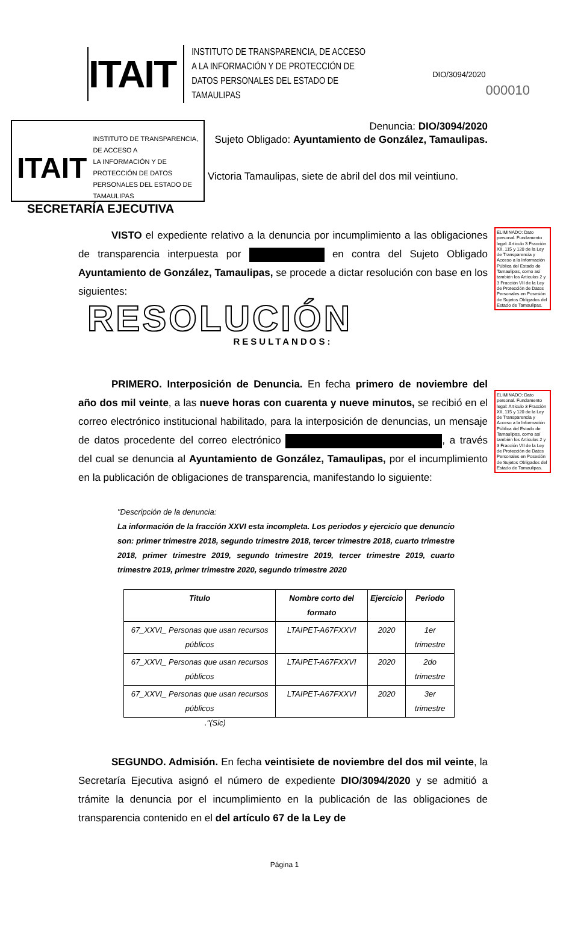000010
ITAIT
INSTITUTO DE TRANSPARENCIA, DE ACCESO A LA INFORMACIÓN Y DE PROTECCIÓN DE DATOS PERSONALES DEL ESTADO DE TAMAULIPAS
DIO/3094/2020
ITAIT INSTITUTO DE TRANSPARENCIA, DE ACCESO A
LA INFORMACIÓN Y DE PROTECCIÓN DE DATOS
PERSONALES DEL ESTADO DE TAMAULIPAS
SECRETARÍA EJECUTIVA
Denuncia: DIO/3094/2020
Sujeto Obligado: Ayuntamiento de González, Tamaulipas.
Victoria Tamaulipas, siete de abril del dos mil veintiuno.
ELIMINADO: Dato personal. Fundamento legal: Artículo 3 Fracción XII, 115 y 120 de la Ley de Transparencia y Acceso a la Información Pública del Estado de Tamaulipas, como así también los Artículos 2 y 3 Fracción VII de la Ley de Protección de Datos Personales en Posesión de Sujetos Obligados del Estado de Tamaulipas.
ELIMINADO: Dato personal. Fundamento legal: Artículo 3 Fracción XII, 115 y 120 de la Ley de Transparencia y Acceso a la Información Pública del Estado de Tamaulipas, como así también los Artículos 2 y 3 Fracción VII de la Ley de Protección de Datos Personales en Posesión de Sujetos Obligados del Estado de Tamaulipas.
VISTO el expediente relativo a la denuncia por incumplimiento a las obligaciones de transparencia interpuesta por en contra del Sujeto Obligado Ayuntamiento de González, Tamaulipas, se procede a dictar resolución con base en los siguientes:
RESOLUCIÓN
RESULTANDOS:
PRIMERO. Interposición de Denuncia. En fecha primero de noviembre del año dos mil veinte, a las nueve horas con cuarenta y nueve minutos, se recibió en el correo electrónico institucional habilitado, para la interposición de denuncias, un mensaje de datos procedente del correo electrónico , a través del cual se denuncia al Ayuntamiento de González, Tamaulipas, por el incumplimiento en la publicación de obligaciones de transparencia, manifestando lo siguiente:
"Descripción de la denuncia:
La información de la fracción XXVI esta incompleta. Los periodos y ejercicio que denuncio son: primer trimestre 2018, segundo trimestre 2018, tercer trimestre 2018, cuarto trimestre 2018, primer trimestre 2019, segundo trimestre 2019, tercer trimestre 2019, cuarto trimestre 2019, primer trimestre 2020, segundo trimestre 2020
| Titulo | Nombre corto del formato | Ejercicio | Periodo |
| --- | --- | --- | --- |
| 67_XXVI_ Personas que usan recursos públicos | LTAIPET-A67FXXVI | 2020 | 1er trimestre |
| 67_XXVI_ Personas que usan recursos públicos | LTAIPET-A67FXXVI | 2020 | 2do trimestre |
| 67_XXVI_ Personas que usan recursos públicos | LTAIPET-A67FXXVI | 2020 | 3er trimestre |
."(Sic)
SEGUNDO. Admisión. En fecha veintisiete de noviembre del dos mil veinte, la Secretaría Ejecutiva asignó el número de expediente DIO/3094/2020 y se admitió a trámite la denuncia por el incumplimiento en la publicación de las obligaciones de transparencia contenido en el del artículo 67 de la Ley de
Página 1